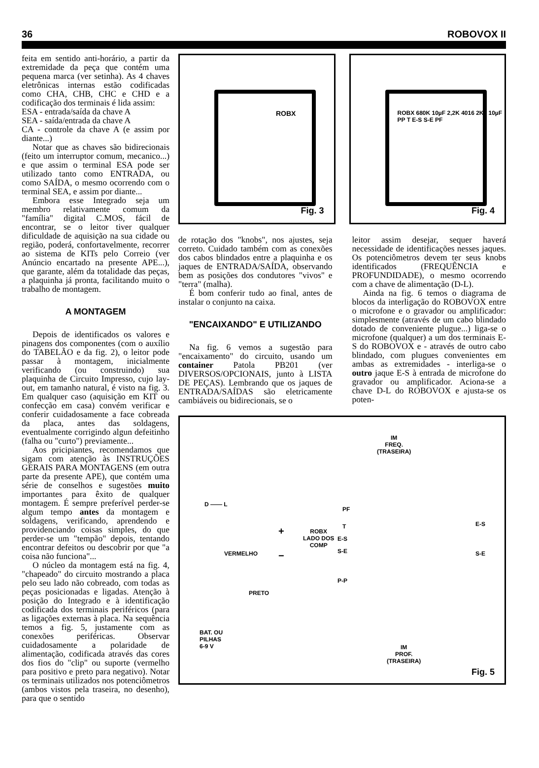36 ROBOVOX II
feita em sentido anti-horário, a partir da extremidade da peça que contém uma pequena marca (ver setinha). As 4 chaves eletrônicas internas estão codificadas como CHA, CHB, CHC e CHD e a codificação dos terminais é lida assim:
ESA - entrada/saída da chave A
SEA - saída/entrada da chave A
CA - controle da chave A (e assim por diante...)
Notar que as chaves são bidirecionais (feito um interruptor comum, mecanico...) e que assim o terminal ESA pode ser utilizado tanto como ENTRADA, ou como SAÍDA, o mesmo ocorrendo com o terminal SEA, e assim por diante...
Embora esse Integrado seja um membro relativamente comum da "família" digital C.MOS, fácil de encontrar, se o leitor tiver qualquer dificuldade de aquisição na sua cidade ou região, poderá, confortavelmente, recorrer ao sistema de KITs pelo Correio (ver Anúncio encartado na presente APE...), que garante, além da totalidade das peças, a plaquinha já pronta, facilitando muito o trabalho de montagem.
A MONTAGEM
Depois de identificados os valores e pinagens dos componentes (com o auxílio do TABELÃO e da fig. 2), o leitor pode passar à montagem, inicialmente verificando (ou construindo) sua plaquinha de Circuito Impresso, cujo lay-out, em tamanho natural, é visto na fig. 3. Em qualquer caso (aquisição em KIT ou confecção em casa) convém verificar e conferir cuidadosamente a face cobreada da placa, antes das soldagens, eventualmente corrigindo algun defeitinho (falha ou "curto") previamente...
Aos pricipiantes, recomendamos que sigam com atenção às INSTRUÇÕES GERAIS PARA MONTAGENS (em outra parte da presente APE), que contém uma série de conselhos e sugestões muito importantes para êxito de qualquer montagem. É sempre preferível perder-se algum tempo antes da montagem e soldagens, verificando, aprendendo e providenciando coisas simples, do que perder-se um "tempão" depois, tentando encontrar defeitos ou descobrir por que "a coisa não funciona"...
O núcleo da montagem está na fig. 4, "chapeado" do circuito mostrando a placa pelo seu lado não cobreado, com todas as peças posicionadas e ligadas. Atenção à posição do Integrado e à identificação codificada dos terminais periféricos (para as ligações externas à placa. Na sequência temos a fig. 5, justamente com as conexões periféricas. Observar cuidadosamente a polaridade de alimentação, codificada através das cores dos fios do "clip" ou suporte (vermelho para positivo e preto para negativo). Notar os terminais utilizados nos potenciômetros (ambos vistos pela traseira, no desenho), para que o sentido
Fig. 3
ROBX
Fig. 4
ROBX 680K 10µF 2,2K 4016 2K2 10µF PP T E-S S-E PF
de rotação dos "knobs", nos ajustes, seja correto. Cuidado também com as conexões dos cabos blindados entre a plaquinha e os jaques de ENTRADA/SAÍDA, observando bem as posições dos condutores "vivos" e "terra" (malha).
É bom conferir tudo ao final, antes de instalar o conjunto na caixa.
"ENCAIXANDO" E UTILIZANDO
Na fig. 6 vemos a sugestão para "encaixamento" do circuito, usando um container Patola PB201 (ver DIVERSOS/OPCIONAIS, junto à LISTA DE PEÇAS). Lembrando que os jaques de ENTRADA/SAÍDAS são eletricamente cambiáveis ou bidirecionais, se o
leitor assim desejar, sequer haverá necessidade de identificações nesses jaques. Os potenciômetros devem ter seus knobs identificados (FREQUÊNCIA e PROFUNDIDADE), o mesmo ocorrendo com a chave de alimentação (D-L).
Ainda na fig. 6 temos o diagrama de blocos da interligação do ROBOVOX entre o microfone e o gravador ou amplificador: simplesmente (através de um cabo blindado dotado de conveniente plugue...) liga-se o microfone (qualquer) a um dos terminais E-S do ROBOVOX e - através de outro cabo blindado, com plugues convenientes em ambas as extremidades - interliga-se o outro jaque E-S à entrada de microfone do gravador ou amplificador. Aciona-se a chave D-L do ROBOVOX e ajusta-se os poten-
IM
FREQ.
(TRASEIRA)
D —— L
+
ROBX
LADO DOS
COMP
PF
T
E-S
S-E
P-P
E-S
S-E
VERMELHO −
PRETO
BAT. OU
PILHAS
6-9 V
IM
PROF.
(TRASEIRA)
Fig. 5